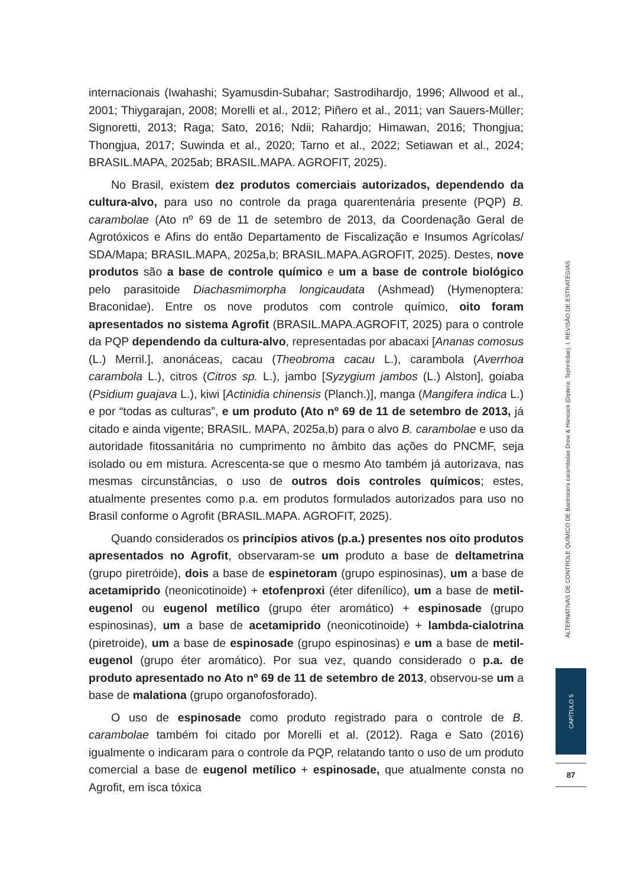internacionais (Iwahashi; Syamusdin-Subahar; Sastrodihardjo, 1996; Allwood et al., 2001; Thiygarajan, 2008; Morelli et al., 2012; Piñero et al., 2011; van Sauers-Müller; Signoretti, 2013; Raga; Sato, 2016; Ndii; Rahardjo; Himawan, 2016; Thongjua; Thongjua, 2017; Suwinda et al., 2020; Tarno et al., 2022; Setiawan et al., 2024; BRASIL.MAPA, 2025ab; BRASIL.MAPA. AGROFIT, 2025).
No Brasil, existem dez produtos comerciais autorizados, dependendo da cultura-alvo, para uso no controle da praga quarentenária presente (PQP) B. carambolae (Ato nº 69 de 11 de setembro de 2013, da Coordenação Geral de Agrotóxicos e Afins do então Departamento de Fiscalização e Insumos Agrícolas/ SDA/Mapa; BRASIL.MAPA, 2025a,b; BRASIL.MAPA.AGROFIT, 2025). Destes, nove produtos são a base de controle químico e um a base de controle biológico pelo parasitoide Diachasmimorpha longicaudata (Ashmead) (Hymenoptera: Braconidae). Entre os nove produtos com controle químico, oito foram apresentados no sistema Agrofit (BRASIL.MAPA.AGROFIT, 2025) para o controle da PQP dependendo da cultura-alvo, representadas por abacaxi [Ananas comosus (L.) Merril.], anonáceas, cacau (Theobroma cacau L.), carambola (Averrhoa carambola L.), citros (Citros sp. L.), jambo [Syzygium jambos (L.) Alston], goiaba (Psidium guajava L.), kiwi [Actinidia chinensis (Planch.)], manga (Mangifera indica L.) e por “todas as culturas”, e um produto (Ato nº 69 de 11 de setembro de 2013, já citado e ainda vigente; BRASIL. MAPA, 2025a,b) para o alvo B. carambolae e uso da autoridade fitossanitária no cumprimento no âmbito das ações do PNCMF, seja isolado ou em mistura. Acrescenta-se que o mesmo Ato também já autorizava, nas mesmas circunstâncias, o uso de outros dois controles químicos; estes, atualmente presentes como p.a. em produtos formulados autorizados para uso no Brasil conforme o Agrofit (BRASIL.MAPA. AGROFIT, 2025).
Quando considerados os princípios ativos (p.a.) presentes nos oito produtos apresentados no Agrofit, observaram-se um produto a base de deltametrina (grupo piretróide), dois a base de espinetoram (grupo espinosinas), um a base de acetamiprido (neonicotinoide) + etofenproxi (éter difenílico), um a base de metil-eugenol ou eugenol metílico (grupo éter aromático) + espinosade (grupo espinosinas), um a base de acetamiprido (neonicotinoide) + lambda-cialotrina (piretroide), um a base de espinosade (grupo espinosinas) e um a base de metil-eugenol (grupo éter aromático). Por sua vez, quando considerado o p.a. de produto apresentado no Ato nº 69 de 11 de setembro de 2013, observou-se um a base de malationa (grupo organofosforado).
O uso de espinosade como produto registrado para o controle de B. carambolae também foi citado por Morelli et al. (2012). Raga e Sato (2016) igualmente o indicaram para o controle da PQP, relatando tanto o uso de um produto comercial a base de eugenol metílico + espinosade, que atualmente consta no Agrofit, em isca tóxica
ALTERNATIVAS DE CONTROLE QUÍMICO DE Bactrocera carambolae Drew & Hancock (Diptera: Tephritidae). I. REVISÃO DE ESTRATÉGIAS
CAPÍTULO 5
87